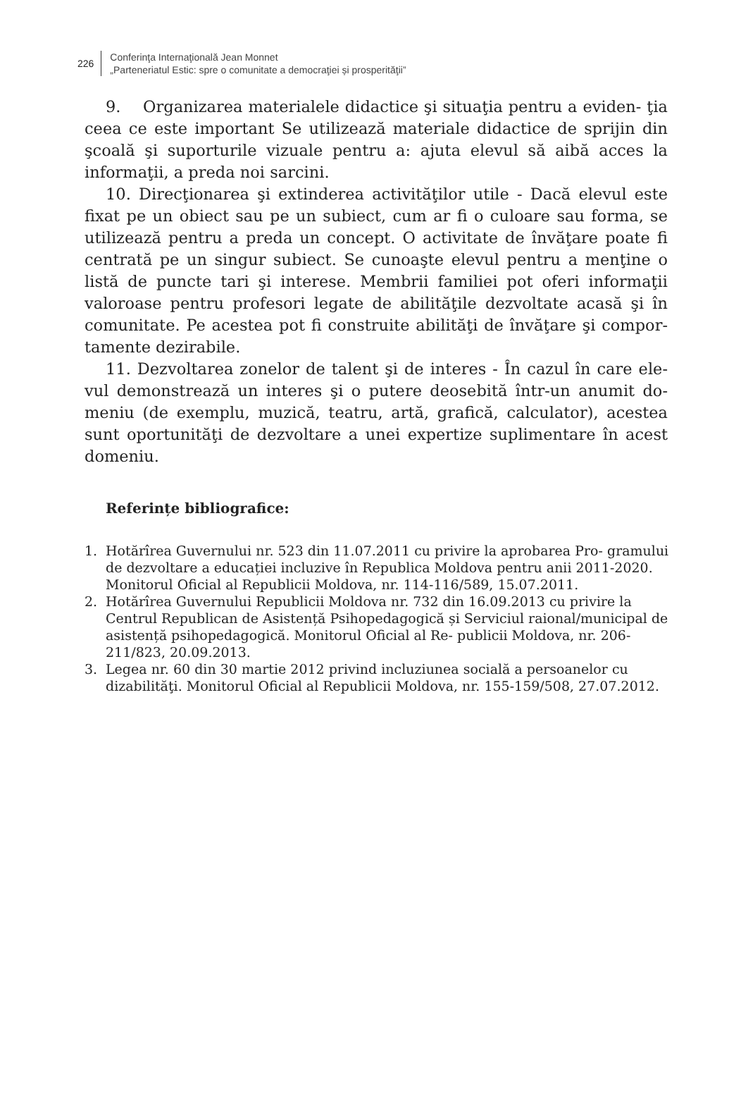226
Conferinţa Internaţională Jean Monnet
„Parteneriatul Estic: spre o comunitate a democraţiei și prosperităţii”
9. Organizarea materialele didactice şi situaţia pentru a eviden- ţia ceea ce este important Se utilizează materiale didactice de sprijin din şcoală şi suporturile vizuale pentru a: ajuta elevul să aibă acces la informaţii, a preda noi sarcini.
10. Direcţionarea şi extinderea activităţilor utile - Dacă elevul este fixat pe un obiect sau pe un subiect, cum ar fi o culoare sau forma, se utilizează pentru a preda un concept. O activitate de învăţare poate fi centrată pe un singur subiect. Se cunoaşte elevul pentru a menţine o listă de puncte tari şi interese. Membrii familiei pot oferi informaţii valoroase pentru profesori legate de abilităţile dezvoltate acasă şi în comunitate. Pe acestea pot fi construite abilităţi de învăţare şi compor- tamente dezirabile.
11. Dezvoltarea zonelor de talent şi de interes - În cazul în care ele- vul demonstrează un interes şi o putere deosebită într-un anumit do- meniu (de exemplu, muzică, teatru, artă, grafică, calculator), acestea sunt oportunităţi de dezvoltare a unei expertize suplimentare în acest domeniu.
Referințe bibliografice:
1. Hotărîrea Guvernului nr. 523 din 11.07.2011 cu privire la aprobarea Pro- gramului de dezvoltare a educației incluzive în Republica Moldova pentru anii 2011-2020. Monitorul Oficial al Republicii Moldova, nr. 114-116/589, 15.07.2011.
2. Hotărîrea Guvernului Republicii Moldova nr. 732 din 16.09.2013 cu privire la Centrul Republican de Asistență Psihopedagogică și Serviciul raional/municipal de asistență psihopedagogică. Monitorul Oficial al Re- publicii Moldova, nr. 206-211/823, 20.09.2013.
3. Legea nr. 60 din 30 martie 2012 privind incluziunea socială a persoanelor cu dizabilităţi. Monitorul Oficial al Republicii Moldova, nr. 155-159/508, 27.07.2012.